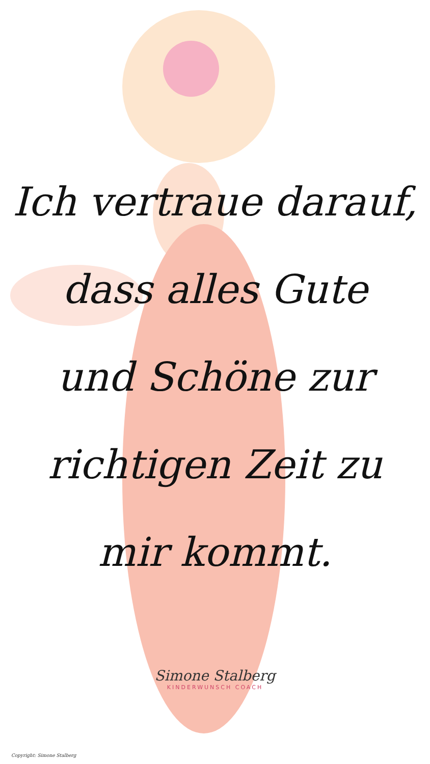Ich vertraue darauf,
dass alles Gute
und Schöne zur
richtigen Zeit zu
mir kommt.
Simone Stalberg
KINDERWUNSCH COACH
Copyright: Simone Stalberg